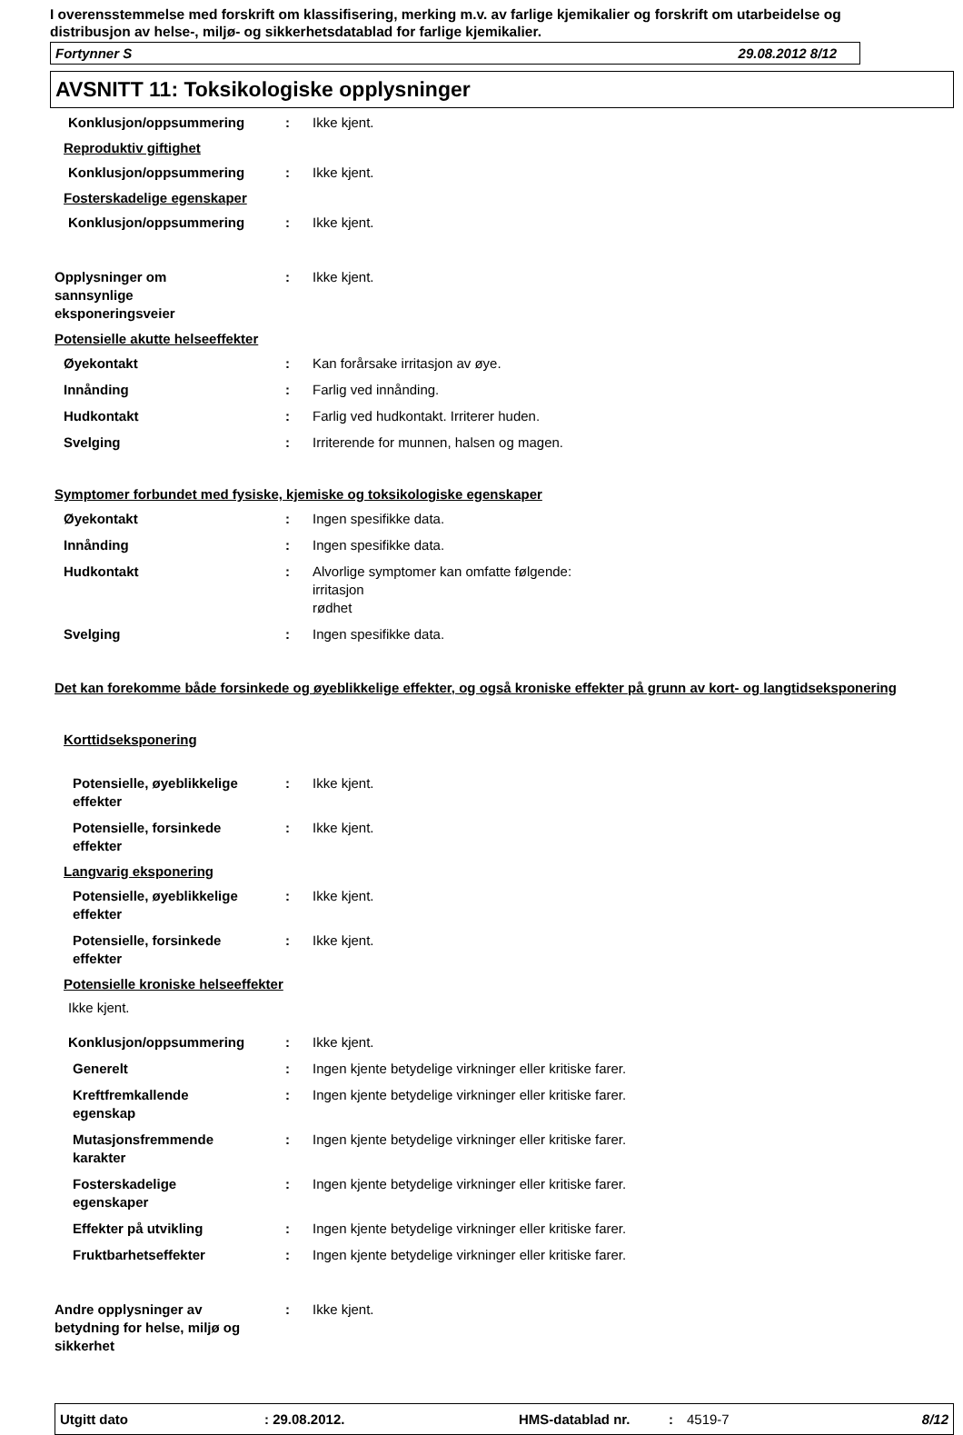I overensstemmelse med forskrift om klassifisering, merking m.v. av farlige kjemikalier og forskrift om utarbeidelse og distribusjon av helse-, miljø- og sikkerhetsdatablad for farlige kjemikalier.
Fortynner S 29.08.2012 8/12
AVSNITT 11: Toksikologiske opplysninger
Konklusjon/oppsummering : Ikke kjent.
Reproduktiv giftighet
Konklusjon/oppsummering : Ikke kjent.
Fosterskadelige egenskaper
Konklusjon/oppsummering : Ikke kjent.
Opplysninger om
sannsynlige
eksponeringsveier
: Ikke kjent.
Potensielle akutte helseeffekter
Øyekontakt : Kan forårsake irritasjon av øye.
Innånding : Farlig ved innånding.
Hudkontakt : Farlig ved hudkontakt. Irriterer huden.
Svelging : Irriterende for munnen, halsen og magen.
Symptomer forbundet med fysiske, kjemiske og toksikologiske egenskaper
Øyekontakt : Ingen spesifikke data.
Innånding : Ingen spesifikke data.
Hudkontakt : Alvorlige symptomer kan omfatte følgende:
irritasjon
rødhet
Svelging : Ingen spesifikke data.
Det kan forekomme både forsinkede og øyeblikkelige effekter, og også kroniske effekter på grunn av kort- og langtidseksponering
Korttidseksponering
Potensielle, øyeblikkelige
effekter
: Ikke kjent.
Potensielle, forsinkede
effekter
: Ikke kjent.
Langvarig eksponering
Potensielle, øyeblikkelige
effekter
: Ikke kjent.
Potensielle, forsinkede
effekter
: Ikke kjent.
Potensielle kroniske helseeffekter
Ikke kjent.
Konklusjon/oppsummering : Ikke kjent.
Generelt : Ingen kjente betydelige virkninger eller kritiske farer.
Kreftfremkallende
egenskap
: Ingen kjente betydelige virkninger eller kritiske farer.
Mutasjonsfremmende
karakter
: Ingen kjente betydelige virkninger eller kritiske farer.
Fosterskadelige
egenskaper
: Ingen kjente betydelige virkninger eller kritiske farer.
Effekter på utvikling : Ingen kjente betydelige virkninger eller kritiske farer.
Fruktbarhetseffekter : Ingen kjente betydelige virkninger eller kritiske farer.
Andre opplysninger av
betydning for helse, miljø og
sikkerhet
: Ikke kjent.
Utgitt dato: 29.08.2012. HMS-datablad nr.: 4519-7 8/12